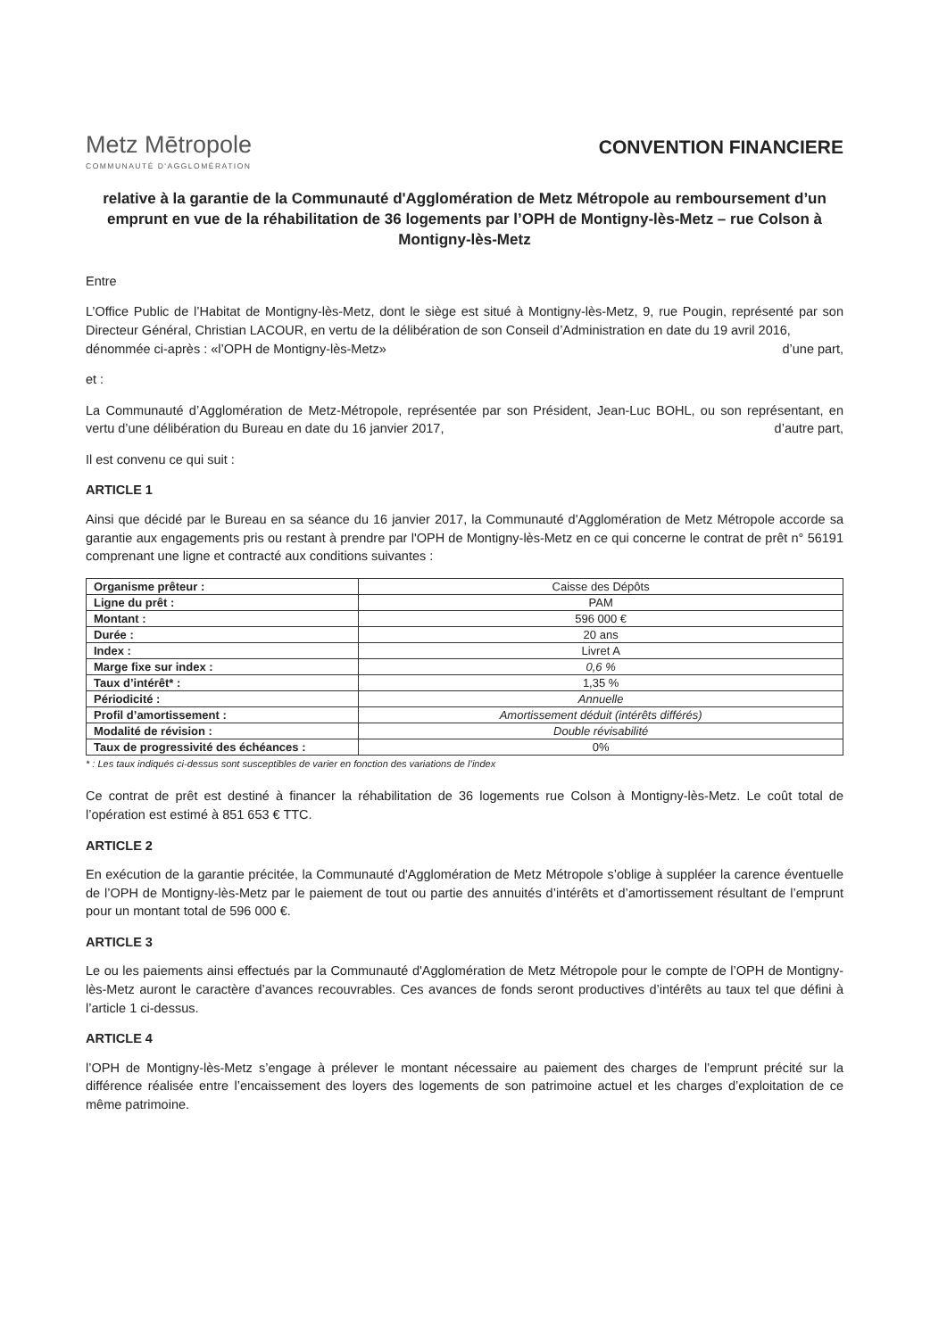Metz Mētropole
COMMUNAUTÉ D'AGGLOMÉRATION
CONVENTION FINANCIERE
relative à la garantie de la Communauté d'Agglomération de Metz Métropole au remboursement d’un emprunt en vue de la réhabilitation de 36 logements par l’OPH de Montigny-lès-Metz – rue Colson à Montigny-lès-Metz
Entre
L’Office Public de l’Habitat de Montigny-lès-Metz, dont le siège est situé à Montigny-lès-Metz, 9, rue Pougin, représenté par son Directeur Général, Christian LACOUR, en vertu de la délibération de son Conseil d’Administration en date du 19 avril 2016,
dénommée ci-après : «l’OPH de Montigny-lès-Metz» d’une part,
et :
La Communauté d’Agglomération de Metz-Métropole, représentée par son Président, Jean-Luc BOHL, ou son représentant, en vertu d’une délibération du Bureau en date du 16 janvier 2017, d’autre part,
Il est convenu ce qui suit :
ARTICLE 1
Ainsi que décidé par le Bureau en sa séance du 16 janvier 2017, la Communauté d'Agglomération de Metz Métropole accorde sa garantie aux engagements pris ou restant à prendre par l'OPH de Montigny-lès-Metz en ce qui concerne le contrat de prêt n° 56191 comprenant une ligne et contracté aux conditions suivantes :
| Organisme prêteur : | Caisse des Dépôts |
| Ligne du prêt : | PAM |
| Montant : | 596 000 € |
| Durée : | 20 ans |
| Index : | Livret A |
| Marge fixe sur index : | 0,6 % |
| Taux d’intérêt* : | 1,35 % |
| Périodicité : | Annuelle |
| Profil d’amortissement : | Amortissement déduit (intérêts différés) |
| Modalité de révision : | Double révisabilité |
| Taux de progressivité des échéances : | 0% |
* : Les taux indiqués ci-dessus sont susceptibles de varier en fonction des variations de l’index
Ce contrat de prêt est destiné à financer la réhabilitation de 36 logements rue Colson à Montigny-lès-Metz. Le coût total de l’opération est estimé à 851 653 € TTC.
ARTICLE 2
En exécution de la garantie précitée, la Communauté d'Agglomération de Metz Métropole s’oblige à suppléer la carence éventuelle de l’OPH de Montigny-lès-Metz par le paiement de tout ou partie des annuités d’intérêts et d’amortissement résultant de l’emprunt pour un montant total de 596 000 €.
ARTICLE 3
Le ou les paiements ainsi effectués par la Communauté d'Agglomération de Metz Métropole pour le compte de l’OPH de Montigny-lès-Metz auront le caractère d’avances recouvrables. Ces avances de fonds seront productives d’intérêts au taux tel que défini à l’article 1 ci-dessus.
ARTICLE 4
l’OPH de Montigny-lès-Metz s’engage à prélever le montant nécessaire au paiement des charges de l’emprunt précité sur la différence réalisée entre l’encaissement des loyers des logements de son patrimoine actuel et les charges d’exploitation de ce même patrimoine.